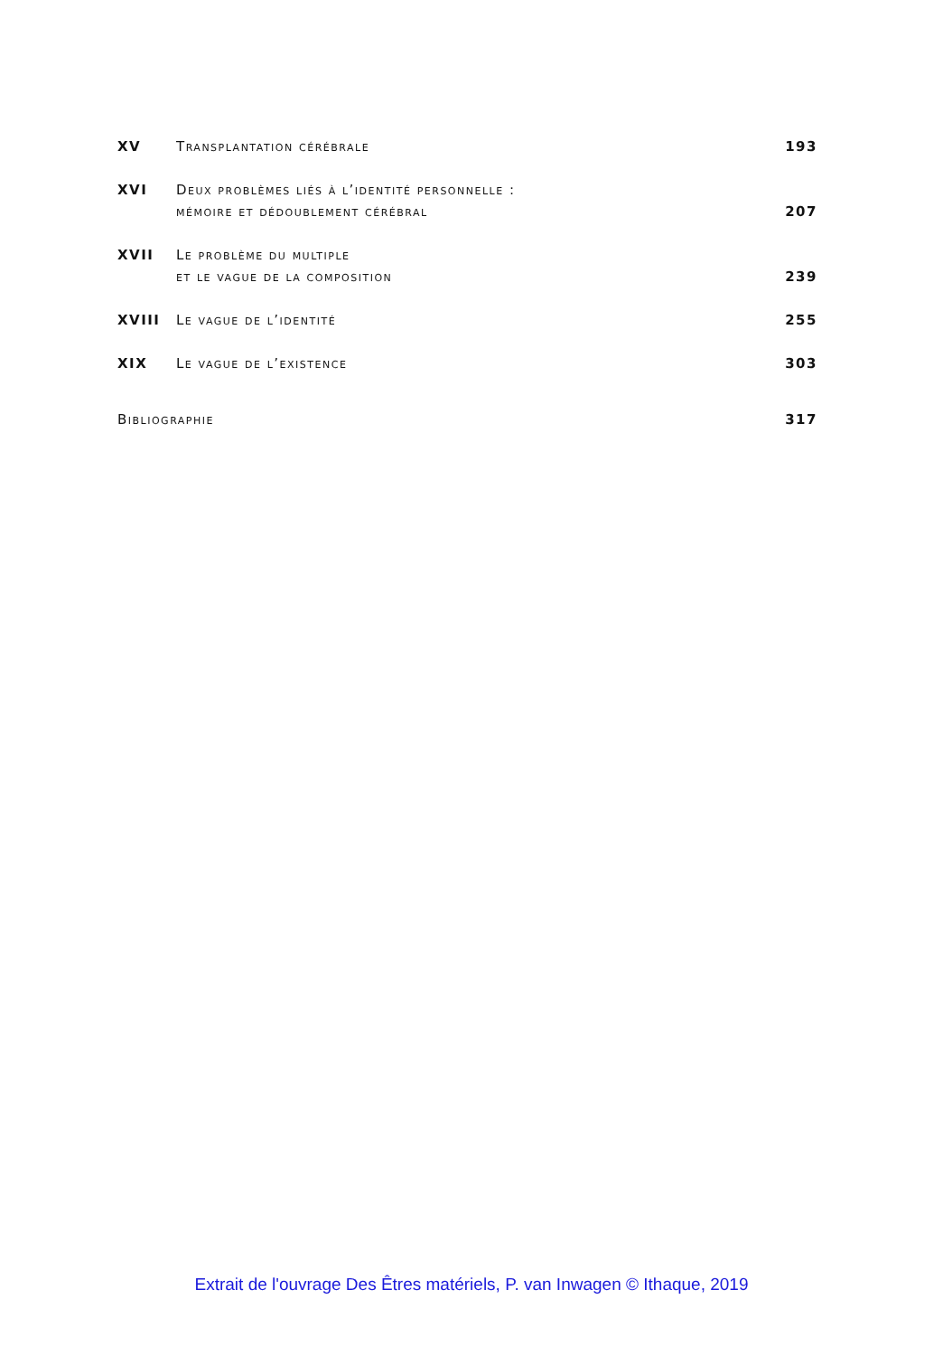XV
Transplantation cérébrale
193
XVI
Deux problèmes liés à l’identité personnelle :
mémoire et dédoublement cérébral
207
XVII
Le problème du multiple
et le vague de la composition
239
XVIII
Le vague de l’identité
255
XIX
Le vague de l’existence
303
Bibliographie
317
Extrait de l'ouvrage Des Êtres matériels, P. van Inwagen © Ithaque, 2019